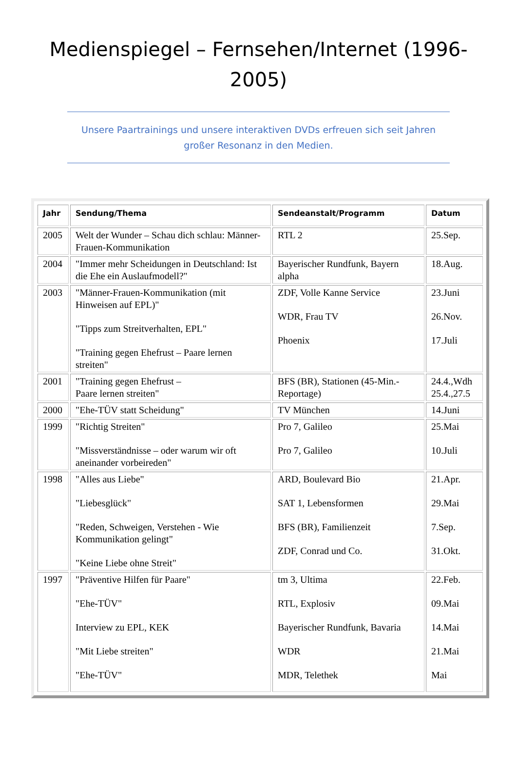Medienspiegel – Fernsehen/Internet (1996-2005)
Unsere Paartrainings und unsere interaktiven DVDs erfreuen sich seit Jahren großer Resonanz in den Medien.
| Jahr | Sendung/Thema | Sendeanstalt/Programm | Datum |
| --- | --- | --- | --- |
| 2005 | Welt der Wunder – Schau dich schlau: Männer-Frauen-Kommunikation | RTL 2 | 25.Sep. |
| 2004 | "Immer mehr Scheidungen in Deutschland: Ist die Ehe ein Auslaufmodell?" | Bayerischer Rundfunk, Bayern alpha | 18.Aug. |
| 2003 | "Männer-Frauen-Kommunikation (mit Hinweisen auf EPL)" "Tipps zum Streitverhalten, EPL" "Training gegen Ehefrust – Paare lernen streiten" | ZDF, Volle Kanne Service WDR, Frau TV Phoenix | 23.Juni 26.Nov. 17.Juli |
| 2001 | "Training gegen Ehefrust – Paare lernen streiten" | BFS (BR), Stationen (45-Min.-Reportage) | 24.4.,Wdh 25.4.,27.5 |
| 2000 | "Ehe-TÜV statt Scheidung" | TV München | 14.Juni |
| 1999 | "Richtig Streiten" "Missverständnisse – oder warum wir oft aneinander vorbeireden" | Pro 7, Galileo Pro 7, Galileo | 25.Mai 10.Juli |
| 1998 | "Alles aus Liebe" "Liebesglück" "Reden, Schweigen, Verstehen - Wie Kommunikation gelingt" "Keine Liebe ohne Streit" | ARD, Boulevard Bio SAT 1, Lebensformen BFS (BR), Familienzeit ZDF, Conrad und Co. | 21.Apr. 29.Mai 7.Sep. 31.Okt. |
| 1997 | "Präventive Hilfen für Paare" "Ehe-TÜV" Interview zu EPL, KEK "Mit Liebe streiten" "Ehe-TÜV" | tm 3, Ultima RTL, Explosiv Bayerischer Rundfunk, Bavaria WDR MDR, Telethek | 22.Feb. 09.Mai 14.Mai 21.Mai Mai |